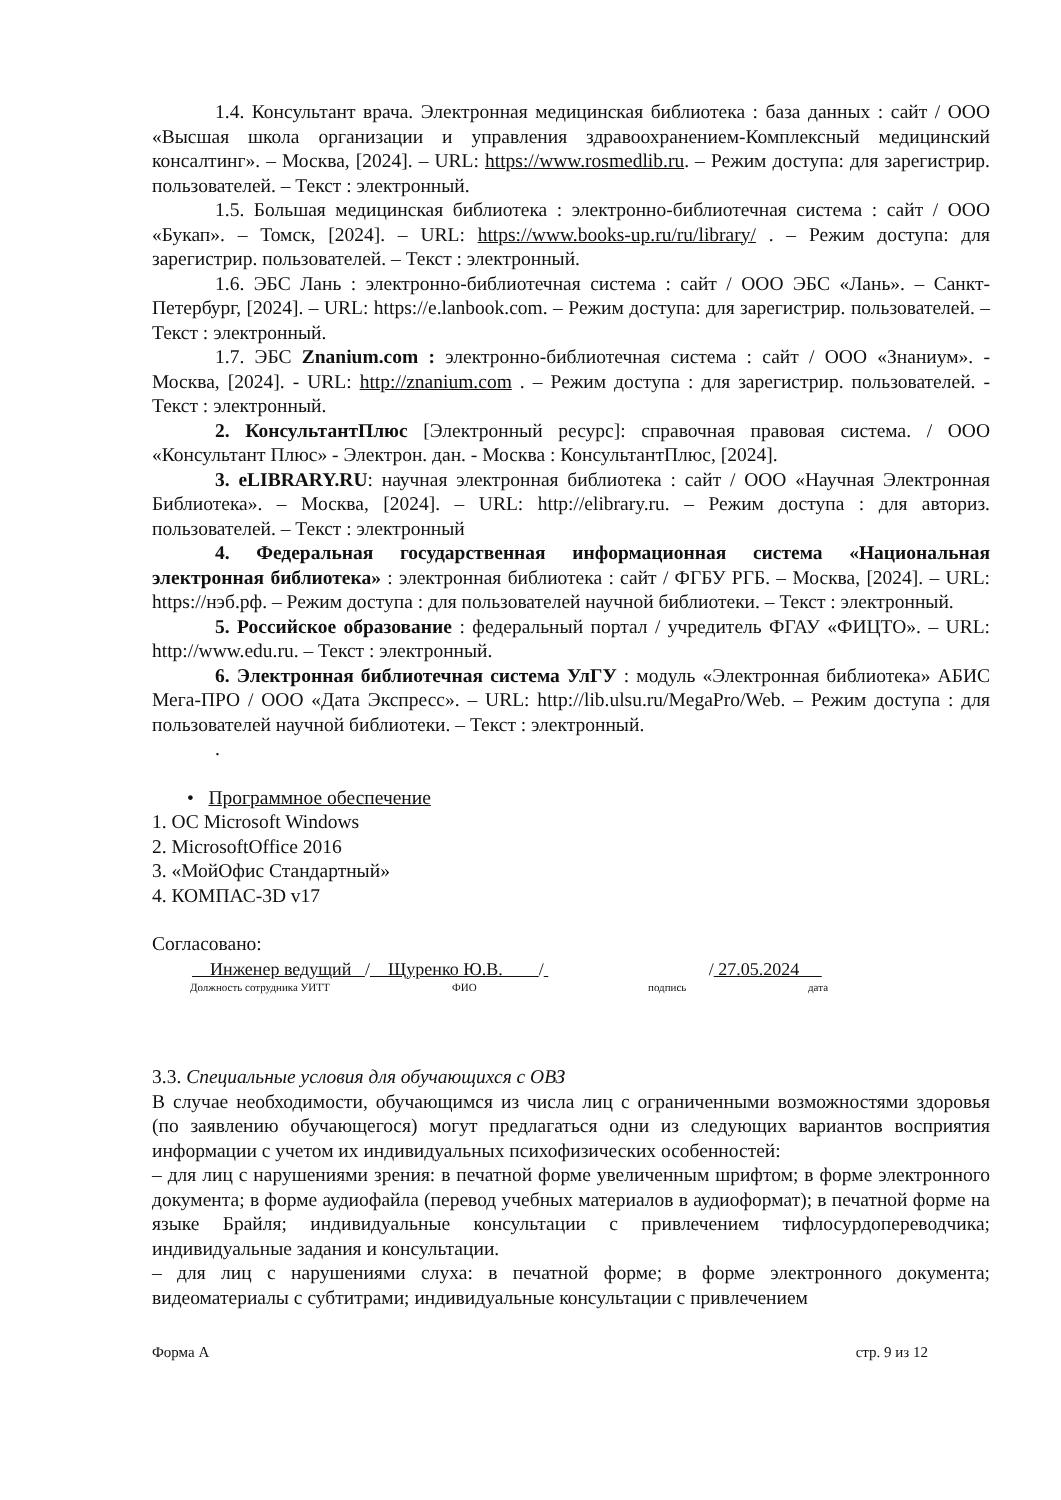1.4. Консультант врача. Электронная медицинская библиотека : база данных : сайт / ООО «Высшая школа организации и управления здравоохранением-Комплексный медицинский консалтинг». – Москва, [2024]. – URL: https://www.rosmedlib.ru. – Режим доступа: для зарегистрир. пользователей. – Текст : электронный.
1.5. Большая медицинская библиотека : электронно-библиотечная система : сайт / ООО «Букап». – Томск, [2024]. – URL: https://www.books-up.ru/ru/library/ . – Режим доступа: для зарегистрир. пользователей. – Текст : электронный.
1.6. ЭБС Лань : электронно-библиотечная система : сайт / ООО ЭБС «Лань». – Санкт-Петербург, [2024]. – URL: https://e.lanbook.com. – Режим доступа: для зарегистрир. пользователей. – Текст : электронный.
1.7. ЭБС Znanium.com : электронно-библиотечная система : сайт / ООО «Знаниум». - Москва, [2024]. - URL: http://znanium.com . – Режим доступа : для зарегистрир. пользователей. - Текст : электронный.
2. КонсультантПлюс [Электронный ресурс]: справочная правовая система. / ООО «Консультант Плюс» - Электрон. дан. - Москва : КонсультантПлюс, [2024].
3. eLIBRARY.RU: научная электронная библиотека : сайт / ООО «Научная Электронная Библиотека». – Москва, [2024]. – URL: http://elibrary.ru. – Режим доступа : для авториз. пользователей. – Текст : электронный
4. Федеральная государственная информационная система «Национальная электронная библиотека» : электронная библиотека : сайт / ФГБУ РГБ. – Москва, [2024]. – URL: https://нэб.рф. – Режим доступа : для пользователей научной библиотеки. – Текст : электронный.
5. Российское образование : федеральный портал / учредитель ФГАУ «ФИЦТО». – URL: http://www.edu.ru. – Текст : электронный.
6. Электронная библиотечная система УлГУ : модуль «Электронная библиотека» АБИС Мега-ПРО / ООО «Дата Экспресс». – URL: http://lib.ulsu.ru/MegaPro/Web. – Режим доступа : для пользователей научной библиотеки. – Текст : электронный.
.
• Программное обеспечение
1. ОС Microsoft Windows
2. MicrosoftOffice 2016
3. «МойОфис Стандартный»
4. КОМПАС-3D v17
Согласовано:
Инженер ведущий / Щуренко Ю.В. / / 27.05.2024
Должность сотрудника УИТТ ФИО подпись дата
3.3. Специальные условия для обучающихся с ОВЗ
В случае необходимости, обучающимся из числа лиц с ограниченными возможностями здоровья (по заявлению обучающегося) могут предлагаться одни из следующих вариантов восприятия информации с учетом их индивидуальных психофизических особенностей:
– для лиц с нарушениями зрения: в печатной форме увеличенным шрифтом; в форме электронного документа; в форме аудиофайла (перевод учебных материалов в аудиоформат); в печатной форме на языке Брайля; индивидуальные консультации с привлечением тифлосурдопереводчика; индивидуальные задания и консультации.
– для лиц с нарушениями слуха: в печатной форме; в форме электронного документа; видеоматериалы с субтитрами; индивидуальные консультации с привлечением
Форма А стр. 9 из 12